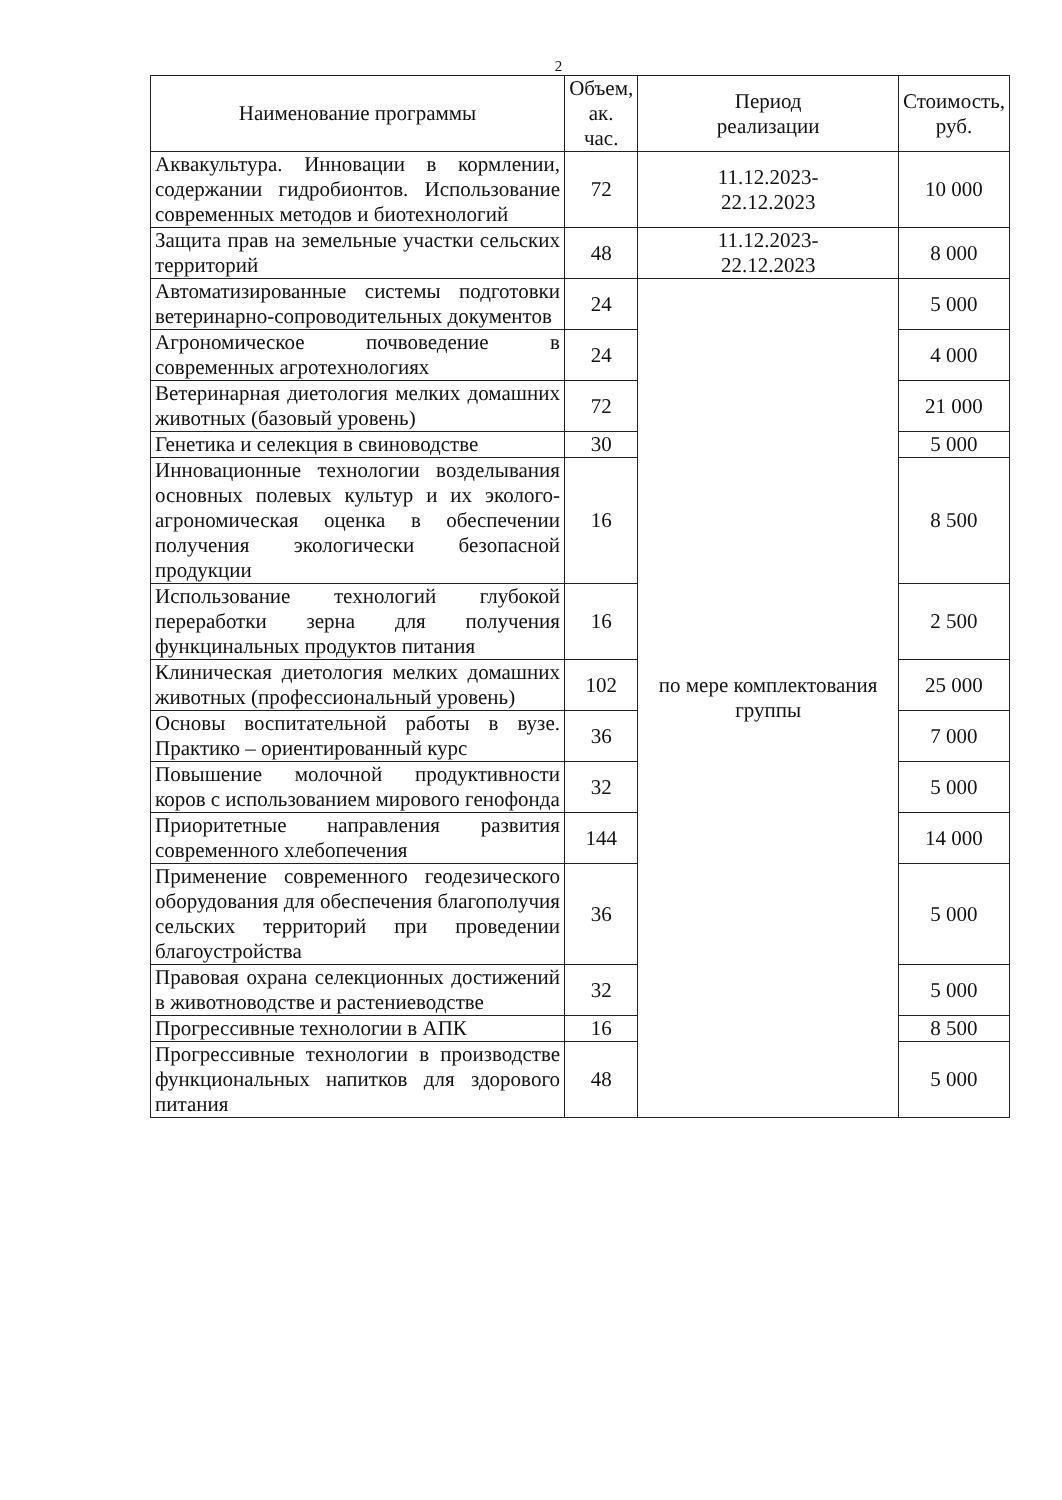2
| Наименование программы | Объем, ак. час. | Период реализации | Стоимость, руб. |
| --- | --- | --- | --- |
| Аквакультура. Инновации в кормлении, содержании гидробионтов. Использование современных методов и биотехнологий | 72 | 11.12.2023- 22.12.2023 | 10 000 |
| Защита прав на земельные участки сельских территорий | 48 | 11.12.2023- 22.12.2023 | 8 000 |
| Автоматизированные системы подготовки ветеринарно-сопроводительных документов | 24 | по мере комплектования группы | 5 000 |
| Агрономическое почвоведение в современных агротехнологиях | 24 | | 4 000 |
| Ветеринарная диетология мелких домашних животных (базовый уровень) | 72 | | 21 000 |
| Генетика и селекция в свиноводстве | 30 | | 5 000 |
| Инновационные технологии возделывания основных полевых культур и их эколого-агрономическая оценка в обеспечении получения экологически безопасной продукции | 16 | | 8 500 |
| Использование технологий глубокой переработки зерна для получения функцинальных продуктов питания | 16 | | 2 500 |
| Клиническая диетология мелких домашних животных (профессиональный уровень) | 102 | | 25 000 |
| Основы воспитательной работы в вузе. Практико – ориентированный курс | 36 | | 7 000 |
| Повышение молочной продуктивности коров с использованием мирового генофонда | 32 | | 5 000 |
| Приоритетные направления развития современного хлебопечения | 144 | | 14 000 |
| Применение современного геодезического оборудования для обеспечения благополучия сельских территорий при проведении благоустройства | 36 | | 5 000 |
| Правовая охрана селекционных достижений в животноводстве и растениеводстве | 32 | | 5 000 |
| Прогрессивные технологии в АПК | 16 | | 8 500 |
| Прогрессивные технологии в производстве функциональных напитков для здорового питания | 48 | | 5 000 |